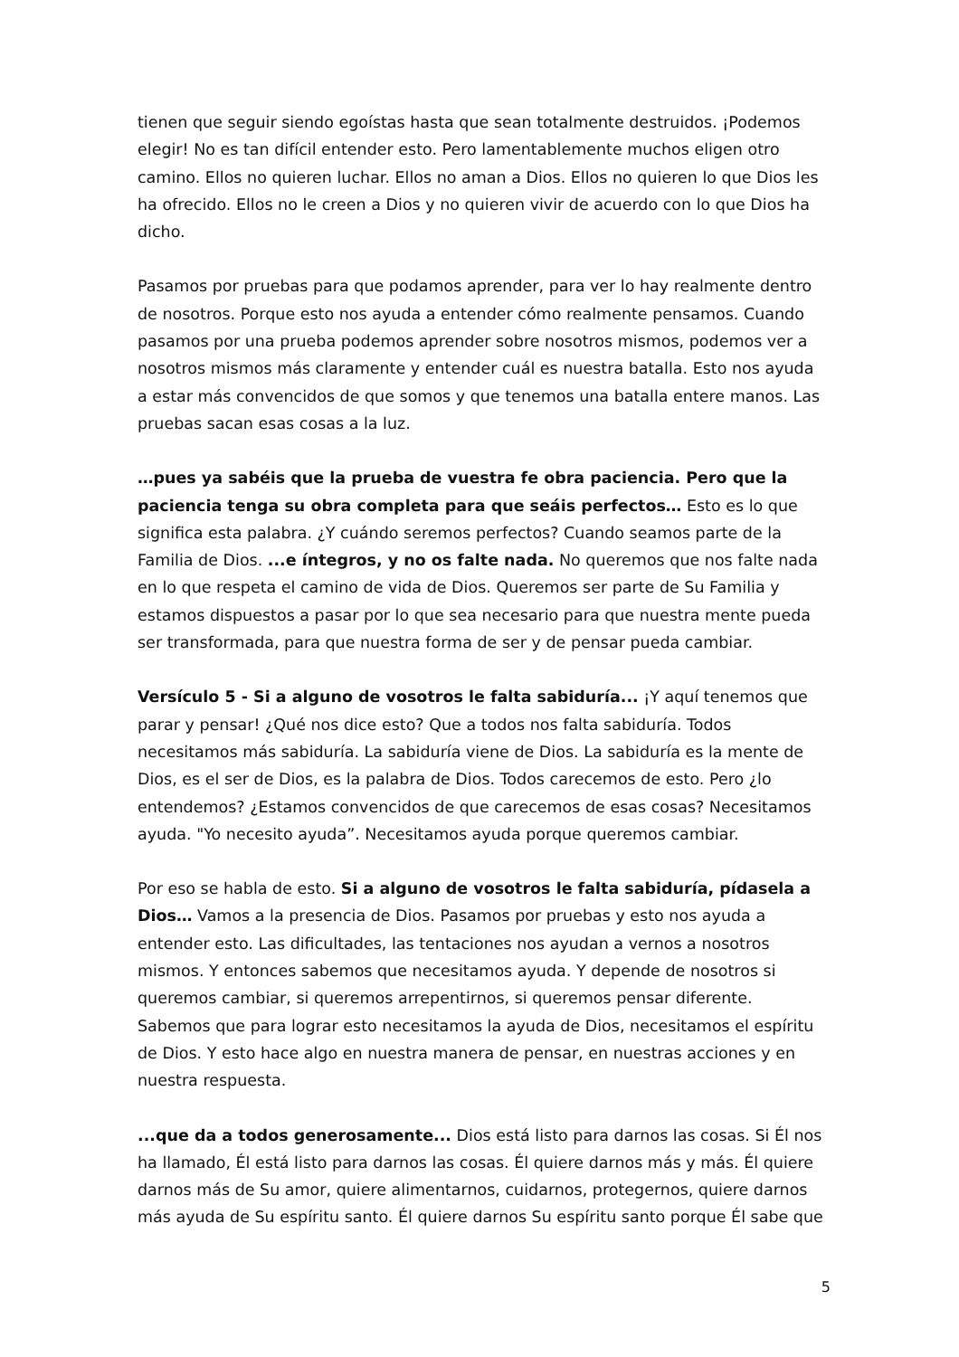tienen que seguir siendo egoístas hasta que sean totalmente destruidos. ¡Podemos elegir! No es tan difícil entender esto. Pero lamentablemente muchos eligen otro camino. Ellos no quieren luchar. Ellos no aman a Dios. Ellos no quieren lo que Dios les ha ofrecido. Ellos no le creen a Dios y no quieren vivir de acuerdo con lo que Dios ha dicho.
Pasamos por pruebas para que podamos aprender, para ver lo hay realmente dentro de nosotros. Porque esto nos ayuda a entender cómo realmente pensamos. Cuando pasamos por una prueba podemos aprender sobre nosotros mismos, podemos ver a nosotros mismos más claramente y entender cuál es nuestra batalla. Esto nos ayuda a estar más convencidos de que somos y que tenemos una batalla entere manos. Las pruebas sacan esas cosas a la luz.
…pues ya sabéis que la prueba de vuestra fe obra paciencia. Pero que la paciencia tenga su obra completa para que seáis perfectos… Esto es lo que significa esta palabra. ¿Y cuándo seremos perfectos? Cuando seamos parte de la Familia de Dios. ...e íntegros, y no os falte nada. No queremos que nos falte nada en lo que respeta el camino de vida de Dios. Queremos ser parte de Su Familia y estamos dispuestos a pasar por lo que sea necesario para que nuestra mente pueda ser transformada, para que nuestra forma de ser y de pensar pueda cambiar.
Versículo 5 - Si a alguno de vosotros le falta sabiduría... ¡Y aquí tenemos que parar y pensar! ¿Qué nos dice esto? Que a todos nos falta sabiduría. Todos necesitamos más sabiduría. La sabiduría viene de Dios. La sabiduría es la mente de Dios, es el ser de Dios, es la palabra de Dios. Todos carecemos de esto. Pero ¿lo entendemos? ¿Estamos convencidos de que carecemos de esas cosas? Necesitamos ayuda. "Yo necesito ayuda”. Necesitamos ayuda porque queremos cambiar.
Por eso se habla de esto. Si a alguno de vosotros le falta sabiduría, pídasela a Dios… Vamos a la presencia de Dios. Pasamos por pruebas y esto nos ayuda a entender esto. Las dificultades, las tentaciones nos ayudan a vernos a nosotros mismos. Y entonces sabemos que necesitamos ayuda. Y depende de nosotros si queremos cambiar, si queremos arrepentirnos, si queremos pensar diferente. Sabemos que para lograr esto necesitamos la ayuda de Dios, necesitamos el espíritu de Dios. Y esto hace algo en nuestra manera de pensar, en nuestras acciones y en nuestra respuesta.
...que da a todos generosamente... Dios está listo para darnos las cosas. Si Él nos ha llamado, Él está listo para darnos las cosas. Él quiere darnos más y más. Él quiere darnos más de Su amor, quiere alimentarnos, cuidarnos, protegernos, quiere darnos más ayuda de Su espíritu santo. Él quiere darnos Su espíritu santo porque Él sabe que
5